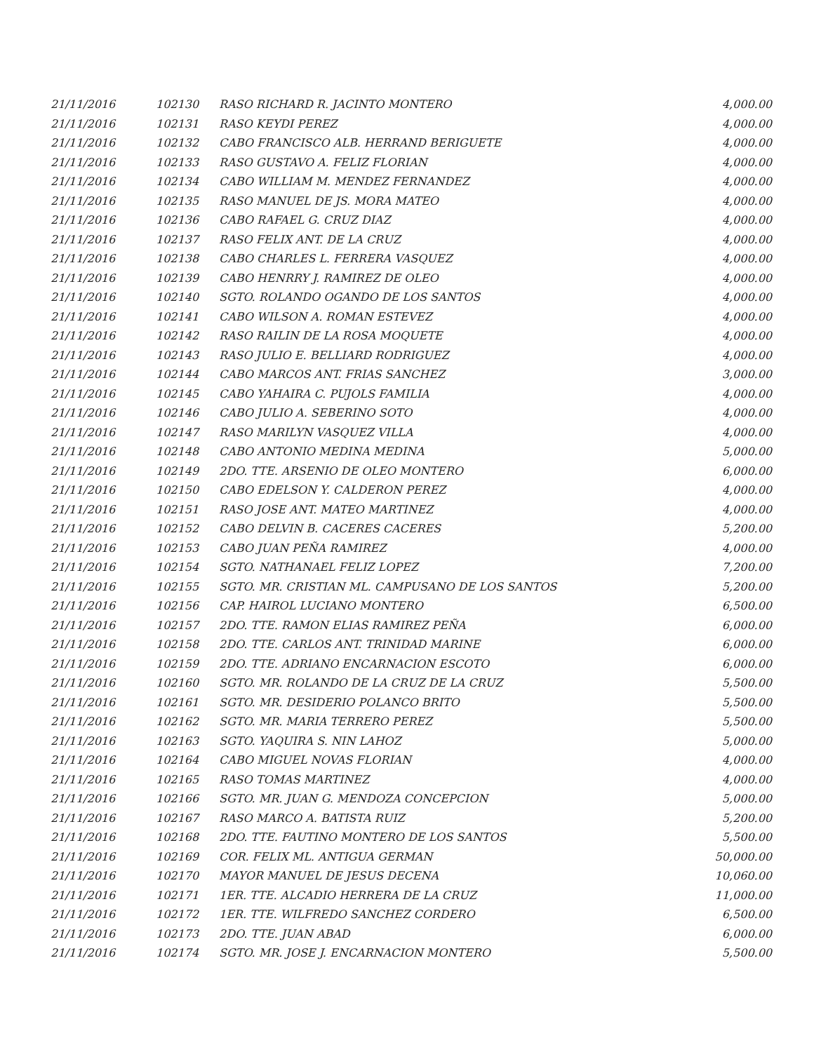| 21/11/2016 | 102130 | RASO RICHARD R. JACINTO MONTERO | 4,000.00 |
| 21/11/2016 | 102131 | RASO KEYDI PEREZ | 4,000.00 |
| 21/11/2016 | 102132 | CABO FRANCISCO ALB. HERRAND BERIGUETE | 4,000.00 |
| 21/11/2016 | 102133 | RASO GUSTAVO A. FELIZ FLORIAN | 4,000.00 |
| 21/11/2016 | 102134 | CABO WILLIAM M. MENDEZ FERNANDEZ | 4,000.00 |
| 21/11/2016 | 102135 | RASO MANUEL DE JS. MORA MATEO | 4,000.00 |
| 21/11/2016 | 102136 | CABO RAFAEL G. CRUZ DIAZ | 4,000.00 |
| 21/11/2016 | 102137 | RASO FELIX ANT. DE LA CRUZ | 4,000.00 |
| 21/11/2016 | 102138 | CABO CHARLES L. FERRERA VASQUEZ | 4,000.00 |
| 21/11/2016 | 102139 | CABO HENRRY J. RAMIREZ DE OLEO | 4,000.00 |
| 21/11/2016 | 102140 | SGTO. ROLANDO OGANDO DE LOS SANTOS | 4,000.00 |
| 21/11/2016 | 102141 | CABO WILSON A. ROMAN ESTEVEZ | 4,000.00 |
| 21/11/2016 | 102142 | RASO RAILIN DE LA ROSA MOQUETE | 4,000.00 |
| 21/11/2016 | 102143 | RASO JULIO E. BELLIARD RODRIGUEZ | 4,000.00 |
| 21/11/2016 | 102144 | CABO MARCOS ANT. FRIAS SANCHEZ | 3,000.00 |
| 21/11/2016 | 102145 | CABO YAHAIRA C. PUJOLS FAMILIA | 4,000.00 |
| 21/11/2016 | 102146 | CABO JULIO A. SEBERINO SOTO | 4,000.00 |
| 21/11/2016 | 102147 | RASO MARILYN VASQUEZ VILLA | 4,000.00 |
| 21/11/2016 | 102148 | CABO ANTONIO MEDINA MEDINA | 5,000.00 |
| 21/11/2016 | 102149 | 2DO. TTE. ARSENIO DE OLEO MONTERO | 6,000.00 |
| 21/11/2016 | 102150 | CABO EDELSON Y. CALDERON PEREZ | 4,000.00 |
| 21/11/2016 | 102151 | RASO JOSE ANT. MATEO MARTINEZ | 4,000.00 |
| 21/11/2016 | 102152 | CABO DELVIN B. CACERES CACERES | 5,200.00 |
| 21/11/2016 | 102153 | CABO JUAN PEÑA RAMIREZ | 4,000.00 |
| 21/11/2016 | 102154 | SGTO. NATHANAEL FELIZ LOPEZ | 7,200.00 |
| 21/11/2016 | 102155 | SGTO. MR. CRISTIAN ML. CAMPUSANO DE LOS SANTOS | 5,200.00 |
| 21/11/2016 | 102156 | CAP. HAIROL LUCIANO MONTERO | 6,500.00 |
| 21/11/2016 | 102157 | 2DO. TTE. RAMON ELIAS RAMIREZ PEÑA | 6,000.00 |
| 21/11/2016 | 102158 | 2DO. TTE. CARLOS ANT. TRINIDAD MARINE | 6,000.00 |
| 21/11/2016 | 102159 | 2DO. TTE. ADRIANO ENCARNACION ESCOTO | 6,000.00 |
| 21/11/2016 | 102160 | SGTO. MR. ROLANDO DE LA CRUZ DE LA CRUZ | 5,500.00 |
| 21/11/2016 | 102161 | SGTO. MR. DESIDERIO POLANCO BRITO | 5,500.00 |
| 21/11/2016 | 102162 | SGTO. MR. MARIA TERRERO PEREZ | 5,500.00 |
| 21/11/2016 | 102163 | SGTO. YAQUIRA S. NIN LAHOZ | 5,000.00 |
| 21/11/2016 | 102164 | CABO MIGUEL NOVAS FLORIAN | 4,000.00 |
| 21/11/2016 | 102165 | RASO TOMAS MARTINEZ | 4,000.00 |
| 21/11/2016 | 102166 | SGTO. MR. JUAN G. MENDOZA CONCEPCION | 5,000.00 |
| 21/11/2016 | 102167 | RASO MARCO A. BATISTA RUIZ | 5,200.00 |
| 21/11/2016 | 102168 | 2DO. TTE. FAUTINO MONTERO DE LOS SANTOS | 5,500.00 |
| 21/11/2016 | 102169 | COR. FELIX ML. ANTIGUA GERMAN | 50,000.00 |
| 21/11/2016 | 102170 | MAYOR MANUEL DE JESUS DECENA | 10,060.00 |
| 21/11/2016 | 102171 | 1ER. TTE. ALCADIO HERRERA DE LA CRUZ | 11,000.00 |
| 21/11/2016 | 102172 | 1ER. TTE. WILFREDO SANCHEZ CORDERO | 6,500.00 |
| 21/11/2016 | 102173 | 2DO. TTE. JUAN ABAD | 6,000.00 |
| 21/11/2016 | 102174 | SGTO. MR. JOSE J. ENCARNACION MONTERO | 5,500.00 |